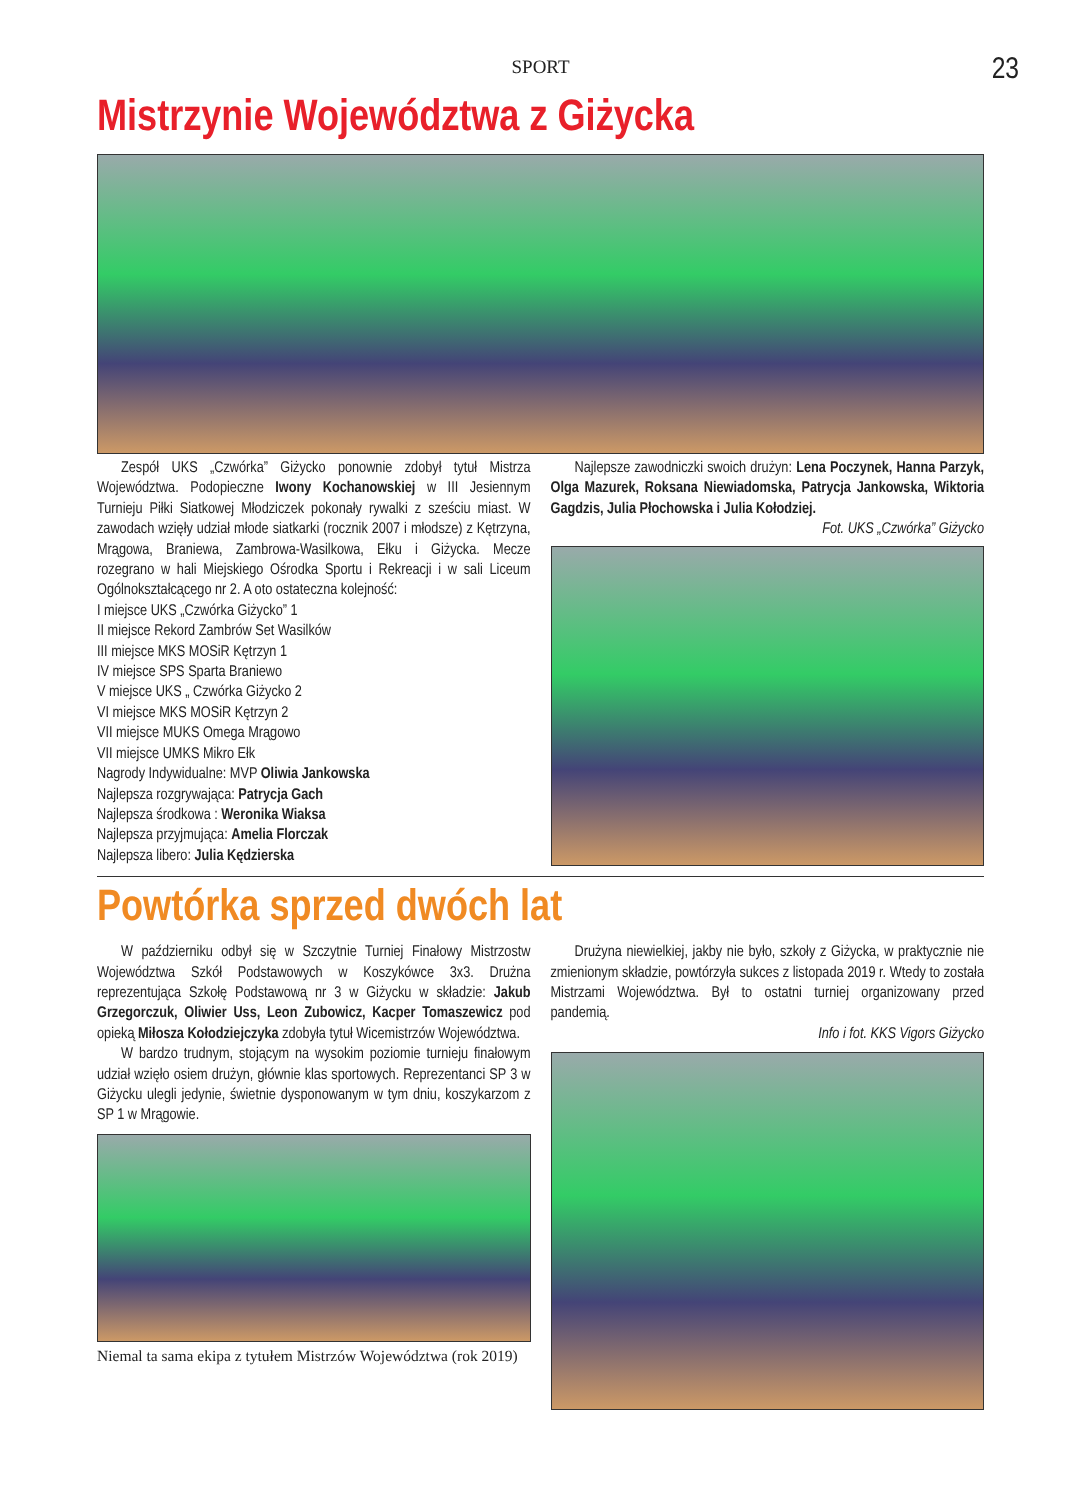SPORT 23
Mistrzynie Województwa z Giżycka
Zespół UKS „Czwórka” Giżycko ponownie zdobył tytuł Mistrza Województwa. Podopieczne Iwony Kochanowskiej w III Jesiennym Turnieju Piłki Siatkowej Młodziczek pokonały rywalki z sześciu miast. W zawodach wzięły udział młode siatkarki (rocznik 2007 i młodsze) z Kętrzyna, Mrągowa, Braniewa, Zambrowa-Wasilkowa, Ełku i Giżycka. Mecze rozegrano w hali Miejskiego Ośrodka Sportu i Rekreacji i w sali Liceum Ogólnokształcącego nr 2. A oto ostateczna kolejność:
I miejsce UKS „Czwórka Giżycko” 1
II miejsce Rekord Zambrów Set Wasilków
III miejsce MKS MOSiR Kętrzyn 1
IV miejsce SPS Sparta Braniewo
V miejsce UKS „ Czwórka Giżycko 2
VI miejsce MKS MOSiR Kętrzyn 2
VII miejsce MUKS Omega Mrągowo
VII miejsce UMKS Mikro Ełk
Nagrody Indywidualne: MVP Oliwia Jankowska
Najlepsza rozgrywająca: Patrycja Gach
Najlepsza środkowa : Weronika Wiaksa
Najlepsza przyjmująca: Amelia Florczak
Najlepsza libero: Julia Kędzierska
Najlepsze zawodniczki swoich drużyn: Lena Poczynek, Hanna Parzyk, Olga Mazurek, Roksana Niewiadomska, Patrycja Jankowska, Wiktoria Gagdzis, Julia Płochowska i Julia Kołodziej.
Fot. UKS „Czwórka” Giżycko
Powtórka sprzed dwóch lat
W październiku odbył się w Szczytnie Turniej Finałowy Mistrzostw Województwa Szkół Podstawowych w Koszykówce 3x3. Drużna reprezentująca Szkołę Podstawową nr 3 w Giżycku w składzie: Jakub Grzegorczuk, Oliwier Uss, Leon Zubowicz, Kacper Tomaszewicz pod opieką Miłosza Kołodziejczyka zdobyła tytuł Wicemistrzów Województwa.
W bardzo trudnym, stojącym na wysokim poziomie turnieju finałowym udział wzięło osiem drużyn, głównie klas sportowych. Reprezentanci SP 3 w Giżycku ulegli jedynie, świetnie dysponowanym w tym dniu, koszykarzom z SP 1 w Mrągowie.
Niemal ta sama ekipa z tytułem Mistrzów Województwa (rok 2019)
Drużyna niewielkiej, jakby nie było, szkoły z Giżycka, w praktycznie nie zmienionym składzie, powtórzyła sukces z listopada 2019 r. Wtedy to została Mistrzami Województwa. Był to ostatni turniej organizowany przed pandemią.
Info i fot. KKS Vigors Giżycko